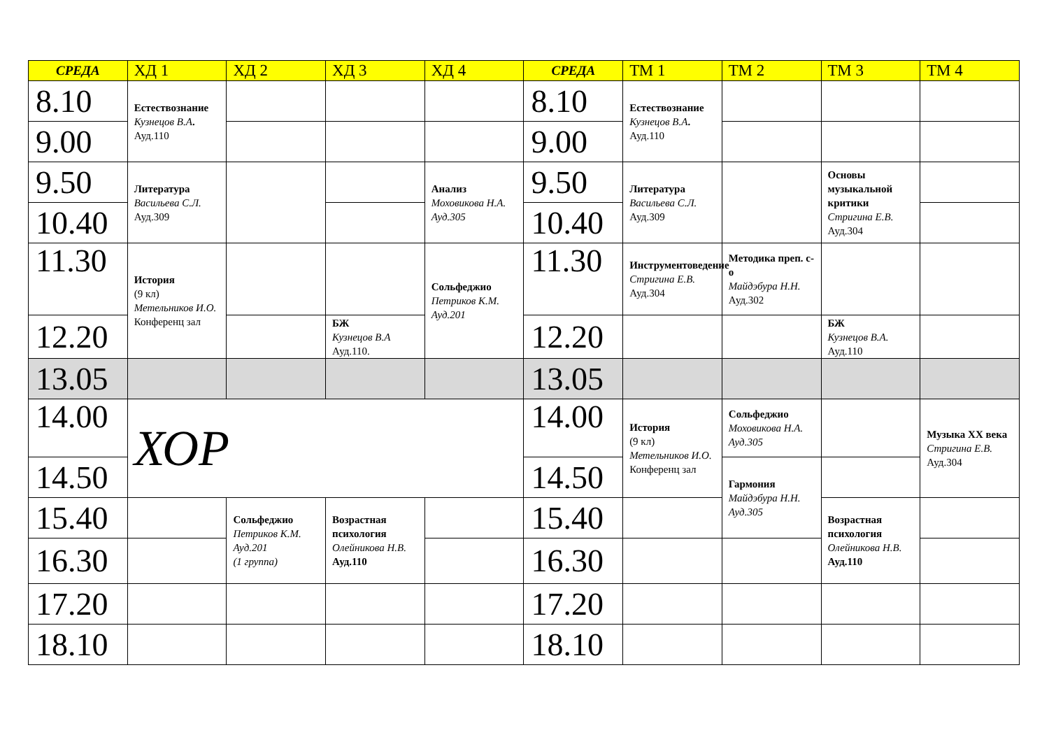| СРЕДА | ХД 1 | ХД 2 | ХД 3 | ХД 4 | СРЕДА | ТМ 1 | ТМ 2 | ТМ 3 | ТМ 4 |
| --- | --- | --- | --- | --- | --- | --- | --- | --- | --- |
| 8.10 | Естествознание Кузнецов В.А . Ауд.110 | | | | 8.10 | Естествознание Кузнецов В.А . Ауд.110 | | | |
| 9.00 | | | | | 9.00 | | | | |
| 9.50 | Литература Васильева С.Л. Ауд.309 | | | Анализ Моховикова Н.А. Ауд.305 | 9.50 | Литература Васильева С.Л. Ауд.309 | | Основы музыкальной критики Стригина Е.В. Ауд.304 | |
| 10.40 | | | | | 10.40 | | | | |
| 11.30 | История (9 кл) Метельников И.О. Конференц зал | | | Сольфеджио Петриков К.М. Ауд.201 | 11.30 | Инструментоведение Стригина Е.В. Ауд.304 | Методика преп. с-о Майдэбура Н.Н. Ауд.302 | | |
| 12.20 | | | БЖ Кузнецов В.А Ауд.110. | | 12.20 | | | БЖ Кузнецов В.А. Ауд.110 | |
| 13.05 | | | | | 13.05 | | | | |
| 14.00 | ХОР | | | | 14.00 | История (9 кл) Метельников И.О. Конференц зал | Сольфеджио Моховикова Н.А. Ауд.305 | | Музыка XX века Стригина Е.В. Ауд.304 |
| 14.50 | | | | | 14.50 | | Гармония Майдэбура Н.Н. Ауд.305 | | |
| 15.40 | | Сольфеджио Петриков К.М. Ауд.201 (1 группа) | Возрастная психология Олейникова Н.В. Ауд.110 | | 15.40 | | | Возрастная психология Олейникова Н.В. Ауд.110 | |
| 16.30 | | | | | 16.30 | | | | |
| 17.20 | | | | | 17.20 | | | | |
| 18.10 | | | | | 18.10 | | | | |